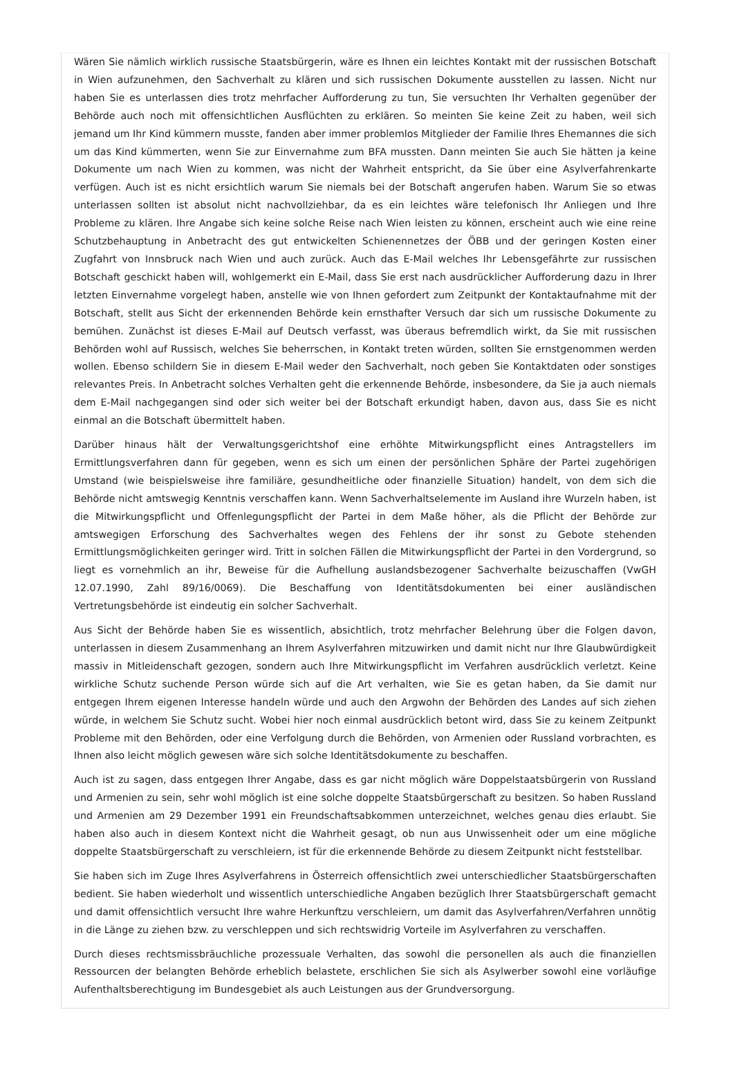Wären Sie nämlich wirklich russische Staatsbürgerin, wäre es Ihnen ein leichtes Kontakt mit der russischen Botschaft in Wien aufzunehmen, den Sachverhalt zu klären und sich russischen Dokumente ausstellen zu lassen. Nicht nur haben Sie es unterlassen dies trotz mehrfacher Aufforderung zu tun, Sie versuchten Ihr Verhalten gegenüber der Behörde auch noch mit offensichtlichen Ausflüchten zu erklären. So meinten Sie keine Zeit zu haben, weil sich jemand um Ihr Kind kümmern musste, fanden aber immer problemlos Mitglieder der Familie Ihres Ehemannes die sich um das Kind kümmerten, wenn Sie zur Einvernahme zum BFA mussten. Dann meinten Sie auch Sie hätten ja keine Dokumente um nach Wien zu kommen, was nicht der Wahrheit entspricht, da Sie über eine Asylverfahrenkarte verfügen. Auch ist es nicht ersichtlich warum Sie niemals bei der Botschaft angerufen haben. Warum Sie so etwas unterlassen sollten ist absolut nicht nachvollziehbar, da es ein leichtes wäre telefonisch Ihr Anliegen und Ihre Probleme zu klären. Ihre Angabe sich keine solche Reise nach Wien leisten zu können, erscheint auch wie eine reine Schutzbehauptung in Anbetracht des gut entwickelten Schienennetzes der ÖBB und der geringen Kosten einer Zugfahrt von Innsbruck nach Wien und auch zurück. Auch das E-Mail welches Ihr Lebensgefährte zur russischen Botschaft geschickt haben will, wohlgemerkt ein E-Mail, dass Sie erst nach ausdrücklicher Aufforderung dazu in Ihrer letzten Einvernahme vorgelegt haben, anstelle wie von Ihnen gefordert zum Zeitpunkt der Kontaktaufnahme mit der Botschaft, stellt aus Sicht der erkennenden Behörde kein ernsthafter Versuch dar sich um russische Dokumente zu bemühen. Zunächst ist dieses E-Mail auf Deutsch verfasst, was überaus befremdlich wirkt, da Sie mit russischen Behörden wohl auf Russisch, welches Sie beherrschen, in Kontakt treten würden, sollten Sie ernstgenommen werden wollen. Ebenso schildern Sie in diesem E-Mail weder den Sachverhalt, noch geben Sie Kontaktdaten oder sonstiges relevantes Preis. In Anbetracht solches Verhalten geht die erkennende Behörde, insbesondere, da Sie ja auch niemals dem E-Mail nachgegangen sind oder sich weiter bei der Botschaft erkundigt haben, davon aus, dass Sie es nicht einmal an die Botschaft übermittelt haben.
Darüber hinaus hält der Verwaltungsgerichtshof eine erhöhte Mitwirkungspflicht eines Antragstellers im Ermittlungsverfahren dann für gegeben, wenn es sich um einen der persönlichen Sphäre der Partei zugehörigen Umstand (wie beispielsweise ihre familiäre, gesundheitliche oder finanzielle Situation) handelt, von dem sich die Behörde nicht amtswegig Kenntnis verschaffen kann. Wenn Sachverhaltselemente im Ausland ihre Wurzeln haben, ist die Mitwirkungspflicht und Offenlegungspflicht der Partei in dem Maße höher, als die Pflicht der Behörde zur amtswegigen Erforschung des Sachverhaltes wegen des Fehlens der ihr sonst zu Gebote stehenden Ermittlungsmöglichkeiten geringer wird. Tritt in solchen Fällen die Mitwirkungspflicht der Partei in den Vordergrund, so liegt es vornehmlich an ihr, Beweise für die Aufhellung auslandsbezogener Sachverhalte beizuschaffen (VwGH 12.07.1990, Zahl 89/16/0069). Die Beschaffung von Identitätsdokumenten bei einer ausländischen Vertretungsbehörde ist eindeutig ein solcher Sachverhalt.
Aus Sicht der Behörde haben Sie es wissentlich, absichtlich, trotz mehrfacher Belehrung über die Folgen davon, unterlassen in diesem Zusammenhang an Ihrem Asylverfahren mitzuwirken und damit nicht nur Ihre Glaubwürdigkeit massiv in Mitleidenschaft gezogen, sondern auch Ihre Mitwirkungspflicht im Verfahren ausdrücklich verletzt. Keine wirkliche Schutz suchende Person würde sich auf die Art verhalten, wie Sie es getan haben, da Sie damit nur entgegen Ihrem eigenen Interesse handeln würde und auch den Argwohn der Behörden des Landes auf sich ziehen würde, in welchem Sie Schutz sucht. Wobei hier noch einmal ausdrücklich betont wird, dass Sie zu keinem Zeitpunkt Probleme mit den Behörden, oder eine Verfolgung durch die Behörden, von Armenien oder Russland vorbrachten, es Ihnen also leicht möglich gewesen wäre sich solche Identitätsdokumente zu beschaffen.
Auch ist zu sagen, dass entgegen Ihrer Angabe, dass es gar nicht möglich wäre Doppelstaatsbürgerin von Russland und Armenien zu sein, sehr wohl möglich ist eine solche doppelte Staatsbürgerschaft zu besitzen. So haben Russland und Armenien am 29 Dezember 1991 ein Freundschaftsabkommen unterzeichnet, welches genau dies erlaubt. Sie haben also auch in diesem Kontext nicht die Wahrheit gesagt, ob nun aus Unwissenheit oder um eine mögliche doppelte Staatsbürgerschaft zu verschleiern, ist für die erkennende Behörde zu diesem Zeitpunkt nicht feststellbar.
Sie haben sich im Zuge Ihres Asylverfahrens in Österreich offensichtlich zwei unterschiedlicher Staatsbürgerschaften bedient. Sie haben wiederholt und wissentlich unterschiedliche Angaben bezüglich Ihrer Staatsbürgerschaft gemacht und damit offensichtlich versucht Ihre wahre Herkunftzu verschleiern, um damit das Asylverfahren/Verfahren unnötig in die Länge zu ziehen bzw. zu verschleppen und sich rechtswidrig Vorteile im Asylverfahren zu verschaffen.
Durch dieses rechtsmissbräuchliche prozessuale Verhalten, das sowohl die personellen als auch die finanziellen Ressourcen der belangten Behörde erheblich belastete, erschlichen Sie sich als Asylwerber sowohl eine vorläufige Aufenthaltsberechtigung im Bundesgebiet als auch Leistungen aus der Grundversorgung.